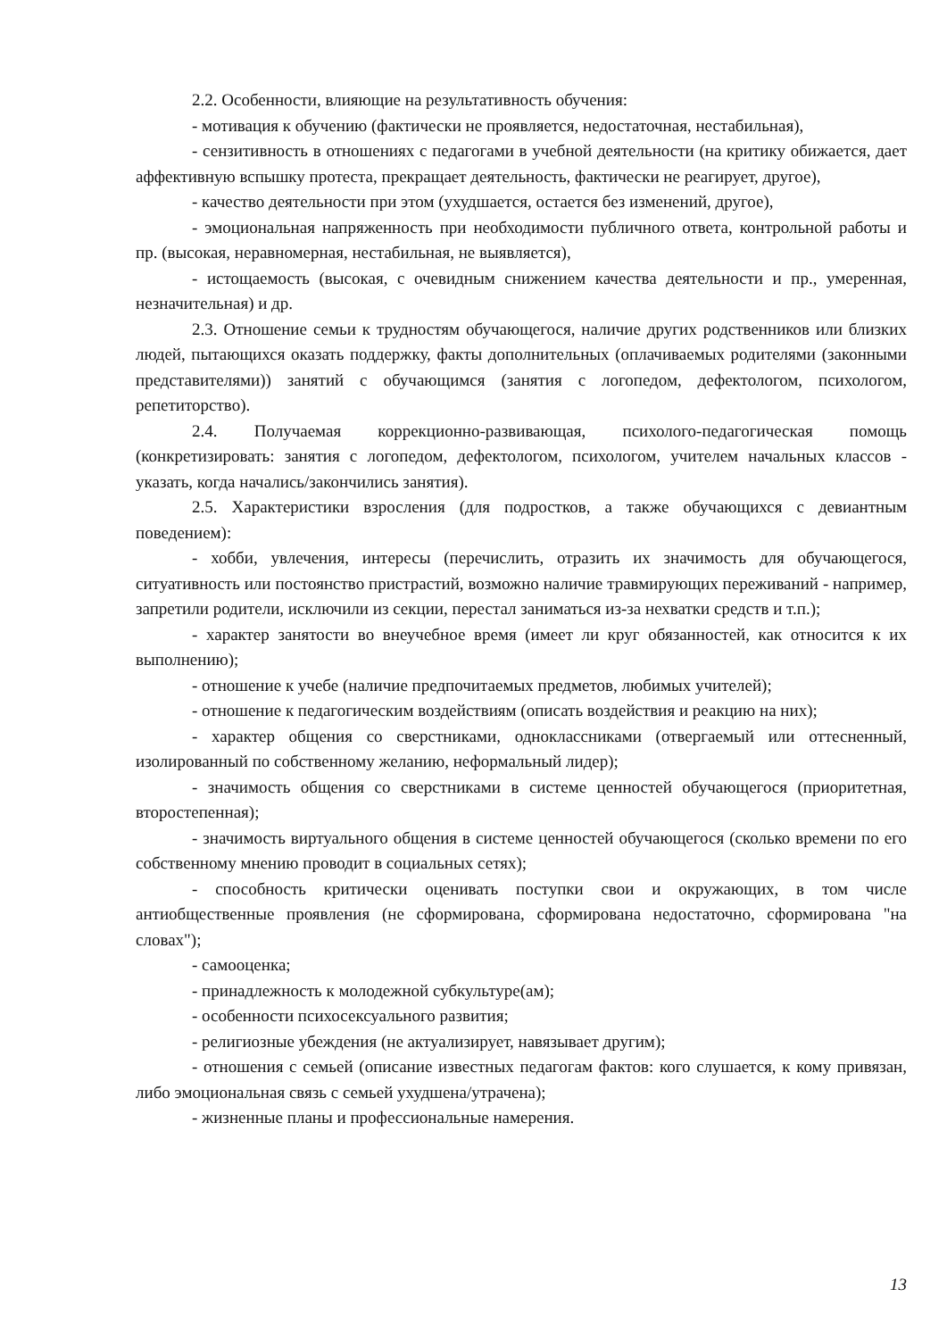2.2. Особенности, влияющие на результативность обучения:
- мотивация к обучению (фактически не проявляется, недостаточная, нестабильная),
- сензитивность в отношениях с педагогами в учебной деятельности (на критику обижается, дает аффективную вспышку протеста, прекращает деятельность, фактически не реагирует, другое),
- качество деятельности при этом (ухудшается, остается без изменений, другое),
- эмоциональная напряженность при необходимости публичного ответа, контрольной работы и пр. (высокая, неравномерная, нестабильная, не выявляется),
- истощаемость (высокая, с очевидным снижением качества деятельности и пр., умеренная, незначительная) и др.
2.3. Отношение семьи к трудностям обучающегося, наличие других родственников или близких людей, пытающихся оказать поддержку, факты дополнительных (оплачиваемых родителями (законными представителями)) занятий с обучающимся (занятия с логопедом, дефектологом, психологом, репетиторство).
2.4. Получаемая коррекционно-развивающая, психолого-педагогическая помощь (конкретизировать: занятия с логопедом, дефектологом, психологом, учителем начальных классов - указать, когда начались/закончились занятия).
2.5. Характеристики взросления (для подростков, а также обучающихся с девиантным поведением):
- хобби, увлечения, интересы (перечислить, отразить их значимость для обучающегося, ситуативность или постоянство пристрастий, возможно наличие травмирующих переживаний - например, запретили родители, исключили из секции, перестал заниматься из-за нехватки средств и т.п.);
- характер занятости во внеучебное время (имеет ли круг обязанностей, как относится к их выполнению);
- отношение к учебе (наличие предпочитаемых предметов, любимых учителей);
- отношение к педагогическим воздействиям (описать воздействия и реакцию на них);
- характер общения со сверстниками, одноклассниками (отвергаемый или оттесненный, изолированный по собственному желанию, неформальный лидер);
- значимость общения со сверстниками в системе ценностей обучающегося (приоритетная, второстепенная);
- значимость виртуального общения в системе ценностей обучающегося (сколько времени по его собственному мнению проводит в социальных сетях);
- способность критически оценивать поступки свои и окружающих, в том числе антиобщественные проявления (не сформирована, сформирована недостаточно, сформирована "на словах");
- самооценка;
- принадлежность к молодежной субкультуре(ам);
- особенности психосексуального развития;
- религиозные убеждения (не актуализирует, навязывает другим);
- отношения с семьей (описание известных педагогам фактов: кого слушается, к кому привязан, либо эмоциональная связь с семьей ухудшена/утрачена);
- жизненные планы и профессиональные намерения.
13